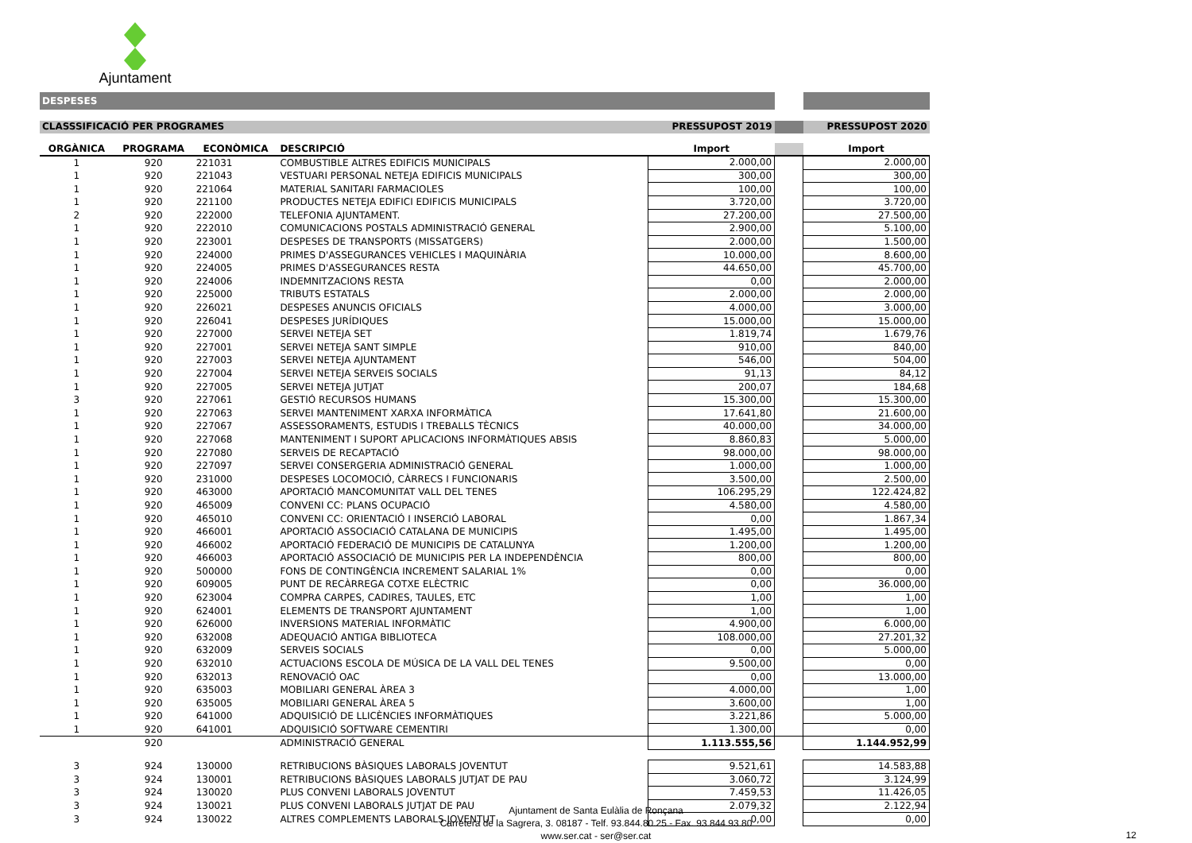Ajuntament
| DESPESES | | | | | | |
| CLASSSIFICACIÓ PER PROGRAMES | | | | PRESSUPOST 2019 | | PRESSUPOST 2020 |
| ORGÀNICA | PROGRAMA | ECONÒMICA | DESCRIPCIÓ | Import | | Import |
| 1 | 920 | 221031 | COMBUSTIBLE ALTRES EDIFICIS MUNICIPALS | 2.000,00 | | 2.000,00 |
| 1 | 920 | 221043 | VESTUARI PERSONAL NETEJA EDIFICIS MUNICIPALS | 300,00 | | 300,00 |
| 1 | 920 | 221064 | MATERIAL SANITARI FARMACIOLES | 100,00 | | 100,00 |
| 1 | 920 | 221100 | PRODUCTES NETEJA EDIFICI EDIFICIS MUNICIPALS | 3.720,00 | | 3.720,00 |
| 2 | 920 | 222000 | TELEFONIA AJUNTAMENT. | 27.200,00 | | 27.500,00 |
| 1 | 920 | 222010 | COMUNICACIONS POSTALS ADMINISTRACIÓ GENERAL | 2.900,00 | | 5.100,00 |
| 1 | 920 | 223001 | DESPESES DE TRANSPORTS (MISSATGERS) | 2.000,00 | | 1.500,00 |
| 1 | 920 | 224000 | PRIMES D'ASSEGURANCES VEHICLES I MAQUINÀRIA | 10.000,00 | | 8.600,00 |
| 1 | 920 | 224005 | PRIMES D'ASSEGURANCES RESTA | 44.650,00 | | 45.700,00 |
| 1 | 920 | 224006 | INDEMNITZACIONS RESTA | 0,00 | | 2.000,00 |
| 1 | 920 | 225000 | TRIBUTS ESTATALS | 2.000,00 | | 2.000,00 |
| 1 | 920 | 226021 | DESPESES ANUNCIS OFICIALS | 4.000,00 | | 3.000,00 |
| 1 | 920 | 226041 | DESPESES JURÍDIQUES | 15.000,00 | | 15.000,00 |
| 1 | 920 | 227000 | SERVEI NETEJA SET | 1.819,74 | | 1.679,76 |
| 1 | 920 | 227001 | SERVEI NETEJA SANT SIMPLE | 910,00 | | 840,00 |
| 1 | 920 | 227003 | SERVEI NETEJA AJUNTAMENT | 546,00 | | 504,00 |
| 1 | 920 | 227004 | SERVEI NETEJA SERVEIS SOCIALS | 91,13 | | 84,12 |
| 1 | 920 | 227005 | SERVEI NETEJA JUTJAT | 200,07 | | 184,68 |
| 3 | 920 | 227061 | GESTIÓ RECURSOS HUMANS | 15.300,00 | | 15.300,00 |
| 1 | 920 | 227063 | SERVEI MANTENIMENT XARXA INFORMÀTICA | 17.641,80 | | 21.600,00 |
| 1 | 920 | 227067 | ASSESSORAMENTS, ESTUDIS I TREBALLS TÈCNICS | 40.000,00 | | 34.000,00 |
| 1 | 920 | 227068 | MANTENIMENT I SUPORT APLICACIONS INFORMÀTIQUES ABSIS | 8.860,83 | | 5.000,00 |
| 1 | 920 | 227080 | SERVEIS DE RECAPTACIÓ | 98.000,00 | | 98.000,00 |
| 1 | 920 | 227097 | SERVEI CONSERGERIA ADMINISTRACIÓ GENERAL | 1.000,00 | | 1.000,00 |
| 1 | 920 | 231000 | DESPESES LOCOMOCIÓ, CÀRRECS I FUNCIONARIS | 3.500,00 | | 2.500,00 |
| 1 | 920 | 463000 | APORTACIÓ MANCOMUNITAT VALL DEL TENES | 106.295,29 | | 122.424,82 |
| 1 | 920 | 465009 | CONVENI CC: PLANS OCUPACIÓ | 4.580,00 | | 4.580,00 |
| 1 | 920 | 465010 | CONVENI CC: ORIENTACIÓ I INSERCIÓ LABORAL | 0,00 | | 1.867,34 |
| 1 | 920 | 466001 | APORTACIÓ ASSOCIACIÓ CATALANA DE MUNICIPIS | 1.495,00 | | 1.495,00 |
| 1 | 920 | 466002 | APORTACIÓ FEDERACIÓ DE MUNICIPIS DE CATALUNYA | 1.200,00 | | 1.200,00 |
| 1 | 920 | 466003 | APORTACIÓ ASSOCIACIÓ DE MUNICIPIS PER LA INDEPENDÈNCIA | 800,00 | | 800,00 |
| 1 | 920 | 500000 | FONS DE CONTINGÈNCIA INCREMENT SALARIAL 1% | 0,00 | | 0,00 |
| 1 | 920 | 609005 | PUNT DE RECÀRREGA COTXE ELÈCTRIC | 0,00 | | 36.000,00 |
| 1 | 920 | 623004 | COMPRA CARPES, CADIRES, TAULES, ETC | 1,00 | | 1,00 |
| 1 | 920 | 624001 | ELEMENTS DE TRANSPORT AJUNTAMENT | 1,00 | | 1,00 |
| 1 | 920 | 626000 | INVERSIONS MATERIAL INFORMÀTIC | 4.900,00 | | 6.000,00 |
| 1 | 920 | 632008 | ADEQUACIÓ ANTIGA BIBLIOTECA | 108.000,00 | | 27.201,32 |
| 1 | 920 | 632009 | SERVEIS SOCIALS | 0,00 | | 5.000,00 |
| 1 | 920 | 632010 | ACTUACIONS ESCOLA DE MÚSICA DE LA VALL DEL TENES | 9.500,00 | | 0,00 |
| 1 | 920 | 632013 | RENOVACIÓ OAC | 0,00 | | 13.000,00 |
| 1 | 920 | 635003 | MOBILIARI GENERAL ÀREA 3 | 4.000,00 | | 1,00 |
| 1 | 920 | 635005 | MOBILIARI GENERAL ÀREA 5 | 3.600,00 | | 1,00 |
| 1 | 920 | 641000 | ADQUISICIÓ DE LLICÈNCIES INFORMÀTIQUES | 3.221,86 | | 5.000,00 |
| 1 | 920 | 641001 | ADQUISICIÓ SOFTWARE CEMENTIRI | 1.300,00 | | 0,00 |
| | 920 | | ADMINISTRACIÓ GENERAL | 1.113.555,56 | | 1.144.952,99 |
| 3 | 924 | 130000 | RETRIBUCIONS BÀSIQUES LABORALS JOVENTUT | 9.521,61 | | 14.583,88 |
| 3 | 924 | 130001 | RETRIBUCIONS BÀSIQUES LABORALS JUTJAT DE PAU | 3.060,72 | | 3.124,99 |
| 3 | 924 | 130020 | PLUS CONVENI LABORALS JOVENTUT | 7.459,53 | | 11.426,05 |
| 3 | 924 | 130021 | PLUS CONVENI LABORALS JUTJAT DE PAU | 2.079,32 | | 2.122,94 |
| 3 | 924 | 130022 | ALTRES COMPLEMENTS LABORALS JOVENTUT | 0,00 | | 0,00 |
Ajuntament de Santa Eulàlia de Ronçana
Carretera de la Sagrera, 3. 08187 - Telf. 93.844.80.25 - Fax. 93.844.93.80
www.ser.cat - ser@ser.cat
12